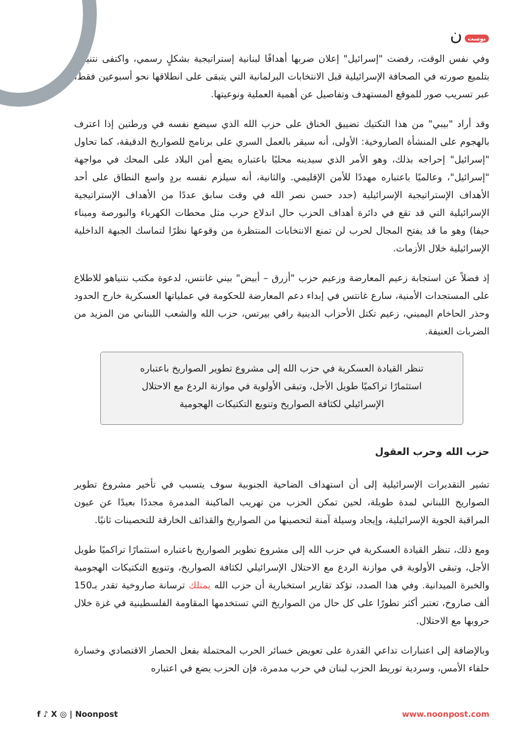بوست ن
وفي نفس الوقت، رفضت "إسرائيل" إعلان ضربها أهدافًا لبنانية إستراتيجية بشكلٍ رسمي، واكتفى نتنياهو بتلميع صورته في الصحافة الإسرائيلية قبل الانتخابات البرلمانية التي يتبقى على انطلاقها نحو أسبوعين فقط، عبر تسريب صور للموقع المستهدف وتفاصيل عن أهمية العملية ونوعيتها.
وقد أراد "بيبي" من هذا التكتيك تضييق الخناق على حزب الله الذي سيضع نفسه في ورطتين إذا اعترف بالهجوم على المنشأة الصاروخية: الأولى، أنه سيقر بالعمل السري على برنامج للصواريخ الدقيقة، كما تحاول "إسرائيل" إحراجه بذلك، وهو الأمر الذي سيدينه محليًا باعتباره يضع أمن البلاد على المحك في مواجهة "إسرائيل"، وعالميًا باعتباره مهددًا للأمن الإقليمي. والثانية، أنه سيلزم نفسه بردٍ واسع النطاق على أحد الأهداف الإستراتيجية الإسرائيلية (حدد حسن نصر الله في وقت سابق عددًا من الأهداف الإستراتيجية الإسرائيلية التي قد تقع في دائرة أهداف الحزب حال اندلاع حرب مثل محطات الكهرباء والبورصة وميناء حيفا) وهو ما قد يفتح المجال لحرب لن تمنع الانتخابات المنتظرة من وقوعها نظرًا لتماسك الجبهة الداخلية الإسرائيلية خلال الأزمات.
إذ فضلاً عن استجابة زعيم المعارضة وزعيم حزب "أزرق – أبيض" بيني غانتس، لدعوة مكتب نتنياهو للاطلاع على المستجدات الأمنية، سارع غانتس في إبداء دعم المعارضة للحكومة في عملياتها العسكرية خارج الحدود وحذر الحاخام اليميني، زعيم تكتل الأحزاب الدينية رافي بيرتس، حزب الله والشعب اللبناني من المزيد من الضربات العنيفة.
تنظر القيادة العسكرية في حزب الله إلى مشروع تطوير الصواريخ باعتباره استثمارًا تراكميًا طويل الأجل، وتبقى الأولوية في موازنة الردع مع الاحتلال الإسرائيلي لكثافة الصواريخ وتنويع التكتيكات الهجومية
حزب الله وحرب العقول
تشير التقديرات الإسرائيلية إلى أن استهداف الضاحية الجنوبية سوف يتسبب في تأخير مشروع تطوير الصواريخ اللبناني لمدة طويلة، لحين تمكن الحزب من تهريب الماكينة المدمرة مجددًا بعيدًا عن عيون المراقبة الجوية الإسرائيلية، وإيجاد وسيلة آمنة لتحصينها من الصواريخ والقذائف الخارقة للتحصينات ثانيًا.
ومع ذلك، تنظر القيادة العسكرية في حزب الله إلى مشروع تطوير الصواريخ باعتباره استثمارًا تراكميًا طويل الأجل، وتبقى الأولوية في موازنة الردع مع الاحتلال الإسرائيلي لكثافة الصواريخ، وتنويع التكتيكات الهجومية والخبرة الميدانية. وفي هذا الصدد، تؤكد تقارير استخبارية أن حزب الله يمتلك ترسانة صاروخية تقدر بـ150 ألف صاروخ، تعتبر أكثر تطورًا على كل حال من الصواريخ التي تستخدمها المقاومة الفلسطينية في غزة خلال حروبها مع الاحتلال.
وبالإضافة إلى اعتبارات تداعي القدرة على تعويض خسائر الحرب المحتملة بفعل الحصار الاقتصادي وخسارة حلفاء الأمس، وسردية توريط الحزب لبنان في حرب مدمرة، فإن الحزب يضع في اعتباره
f ♪ X ◎ | Noonpost www.noonpost.com